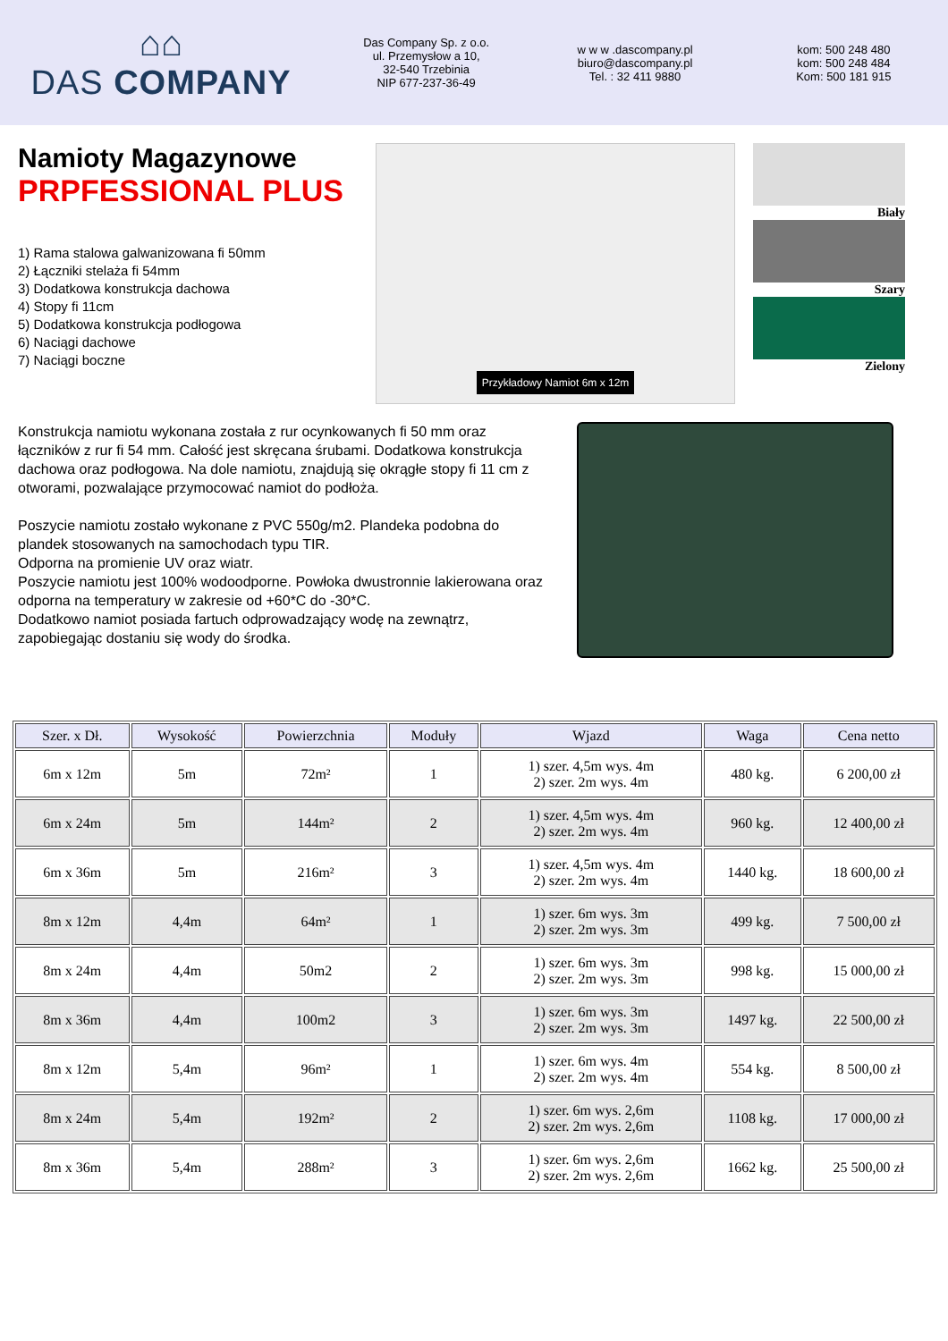⌂⌂
DAS COMPANY
Das Company Sp. z o.o.
ul. Przemysłow a 10,
32-540 Trzebinia
NIP 677-237-36-49
w w w .dascompany.pl
biuro@dascompany.pl
Tel. : 32 411 9880
kom: 500 248 480
kom: 500 248 484
Kom: 500 181 915
Namioty Magazynowe
PRPFESSIONAL PLUS
1) Rama stalowa galwanizowana fi 50mm
2) Łączniki stelaża fi 54mm
3) Dodatkowa konstrukcja dachowa
4) Stopy fi 11cm
5) Dodatkowa konstrukcja podłogowa
6) Naciągi dachowe
7) Naciągi boczne
Przykładowy Namiot 6m x 12m
Biały
Szary
Zielony
Konstrukcja namiotu wykonana została z rur ocynkowanych fi 50 mm oraz łączników z rur fi 54 mm. Całość jest skręcana śrubami. Dodatkowa konstrukcja dachowa oraz podłogowa. Na dole namiotu, znajdują się okrągłe stopy fi 11 cm z otworami, pozwalające przymocować namiot do podłoża.
Poszycie namiotu zostało wykonane z PVC 550g/m2. Plandeka podobna do plandek stosowanych na samochodach typu TIR.
Odporna na promienie UV oraz wiatr.
Poszycie namiotu jest 100% wodoodporne. Powłoka dwustronnie lakierowana oraz odporna na temperatury w zakresie od +60*C do -30*C.
Dodatkowo namiot posiada fartuch odprowadzający wodę na zewnątrz, zapobiegając dostaniu się wody do środka.
| Szer. x Dł. | Wysokość | Powierzchnia | Moduły | Wjazd | Waga | Cena netto |
| --- | --- | --- | --- | --- | --- | --- |
| 6m x 12m | 5m | 72m² | 1 | 1) szer. 4,5m wys. 4m 2) szer. 2m wys. 4m | 480 kg. | 6 200,00 zł |
| 6m x 24m | 5m | 144m² | 2 | 1) szer. 4,5m wys. 4m 2) szer. 2m wys. 4m | 960 kg. | 12 400,00 zł |
| 6m x 36m | 5m | 216m² | 3 | 1) szer. 4,5m wys. 4m 2) szer. 2m wys. 4m | 1440 kg. | 18 600,00 zł |
| 8m x 12m | 4,4m | 64m² | 1 | 1) szer. 6m wys. 3m 2) szer. 2m wys. 3m | 499 kg. | 7 500,00 zł |
| 8m x 24m | 4,4m | 50m2 | 2 | 1) szer. 6m wys. 3m 2) szer. 2m wys. 3m | 998 kg. | 15 000,00 zł |
| 8m x 36m | 4,4m | 100m2 | 3 | 1) szer. 6m wys. 3m 2) szer. 2m wys. 3m | 1497 kg. | 22 500,00 zł |
| 8m x 12m | 5,4m | 96m² | 1 | 1) szer. 6m wys. 4m 2) szer. 2m wys. 4m | 554 kg. | 8 500,00 zł |
| 8m x 24m | 5,4m | 192m² | 2 | 1) szer. 6m wys. 2,6m 2) szer. 2m wys. 2,6m | 1108 kg. | 17 000,00 zł |
| 8m x 36m | 5,4m | 288m² | 3 | 1) szer. 6m wys. 2,6m 2) szer. 2m wys. 2,6m | 1662 kg. | 25 500,00 zł |